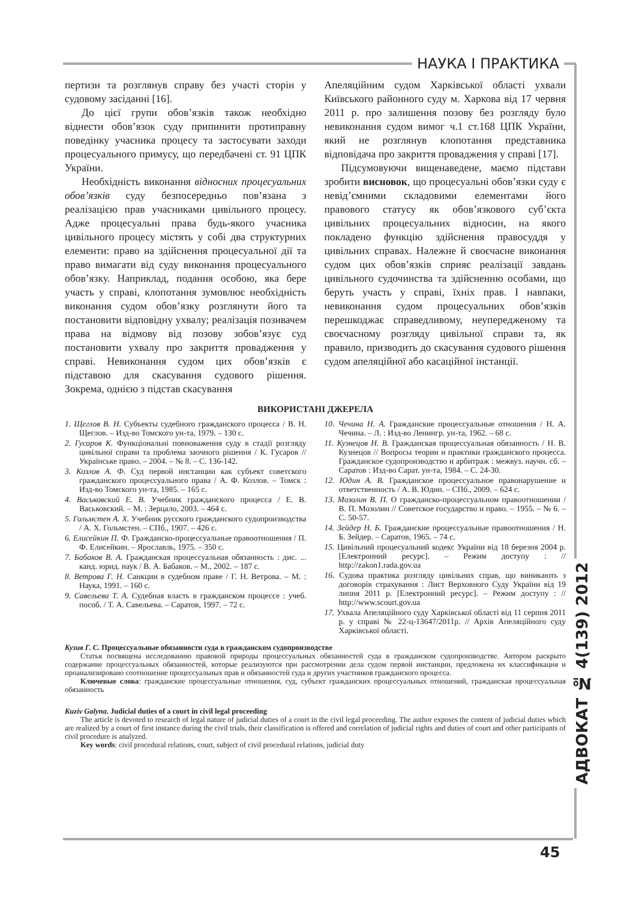НАУКА І ПРАКТИКА
пертизи та розглянув справу без участі сторін у судовому засіданні [16].
До цієї групи обов’язків також необхідно віднести обов’язок суду припинити протиправну поведінку учасника процесу та застосувати заходи процесуального примусу, що передбачені ст. 91 ЦПК України.
Необхідність виконання відносних процесуальних обов’язків суду безпосередньо пов’язана з реалізацією прав учасниками цивільного процесу. Адже процесуальні права будь-якого учасника цивільного процесу містять у собі два структурних елементи: право на здійснення процесуальної дії та право вимагати від суду виконання процесуального обов’язку. Наприклад, подання особою, яка бере участь у справі, клопотання зумовлює необхідність виконання судом обов’язку розглянути його та постановити відповідну ухвалу; реалізація позивачем права на відмову від позову зобов’язує суд постановити ухвалу про закриття провадження у справі. Невиконання судом цих обов’язків є підставою для скасування судового рішення. Зокрема, однією з підстав скасування
Апеляційним судом Харківської області ухвали Київського районного суду м. Харкова від 17 червня 2011 р. про залишення позову без розгляду було невиконання судом вимог ч.1 ст.168 ЦПК України, який не розглянув клопотання представника відповідача про закриття провадження у справі [17].
Підсумовуючи вищенаведене, маємо підстави зробити висновок, що процесуальні обов’язки суду є невід’ємними складовими елементами його правового статусу як обов’язкового суб’єкта цивільних процесуальних відносин, на якого покладено функцію здійснення правосуддя у цивільних справах. Належне й своєчасне виконання судом цих обов’язків сприяє реалізації завдань цивільного судочинства та здійсненню особами, що беруть участь у справі, їхніх прав. І навпаки, невиконання судом процесуальних обов’язків перешкоджає справедливому, неупередженому та своєчасному розгляду цивільної справи та, як правило, призводить до скасування судового рішення судом апеляційної або касаційної інстанції.
ВИКОРИСТАНІ ДЖЕРЕЛА
1. Щеглов В. Н. Субъекты судебного гражданского процесса / В. Н. Щеглов. – Изд-во Томского ун-та, 1979. – 130 с.
2. Гусаров К. Функціональні повноваження суду в стадії розгляду цивільної справи та проблема заочного рішення / К. Гусаров // Українське право. – 2004. – № 8. – С. 136-142.
3. Козлов А. Ф. Суд первой инстанции как субъект советского гражданского процессуального права / А. Ф. Козлов. – Томск : Изд-во Томского ун-та, 1985. – 165 с.
4. Васьковский Е. В. Учебник гражданского процесса / Е. В. Васьковский. – М. : Зерцало, 2003. – 464 с.
5. Гольмстен А. Х. Учебник русского гражданского судопроизводства / А. Х. Гольмстен. – СПб., 1907. – 426 с.
6. Елисейкин П. Ф. Гражданско-процессуальные правоотношения / П. Ф. Елисейкин. – Ярославль, 1975. – 350 с.
7. Бабаков В. А. Гражданская процессуальная обязанность : дис. ... канд. юрид. наук / В. А. Бабаков. – М., 2002. – 187 с.
8. Ветрова Г. Н. Санкции в судебном праве / Г. Н. Ветрова. – М. : Наука, 1991. – 160 с.
9. Савельева Т. А. Судебная власть в гражданском процессе : учеб. пособ. / Т. А. Савельева. – Саратов, 1997. – 72 с.
10. Чечина Н. А. Гражданские процессуальные отношения / Н. А. Чечина. – Л. : Изд-во Ленингр. ун-та, 1962. – 68 с.
11. Кузнецов Н. В. Гражданская процессуальная обязанность / Н. В. Кузнецов // Вопросы теории и практики гражданского процесса. Гражданское судопроизводство и арбитраж : межвуз. научн. сб. – Саратов : Изд-во Сарат. ун-та, 1984. – С. 24-30.
12. Юдин А. В. Гражданское процессуальное правонарушение и ответственность / А. В. Юдин. – СПб., 2009. – 624 с.
13. Мозолин В. П. О гражданско-процессуальном правоотношении / В. П. Мозолин // Советское государство и право. – 1955. – № 6. – С. 50-57.
14. Зейдер Н. Б. Гражданские процессуальные правоотношения / Н. Б. Зейдер. – Саратов, 1965. – 74 с.
15. Цивільний процесуальний кодекс України від 18 березня 2004 р. [Електронний ресурс]. – Режим доступу : // http://zakon1.rada.gov.ua
16. Судова практика розгляду цивільних справ, що виникають з договорів страхування : Лист Верховного Суду України від 19 липня 2011 р. [Електронний ресурс]. – Режим доступу : // http://www.scourt.gov.ua
17. Ухвала Апеляційного суду Харківської області від 11 серпня 2011 р. у справі № 22-ц-13647/2011р. // Архів Апеляційного суду Харківської області.
Кузив Г. С. Процессуальные обязанности суда в гражданском судопроизводстве
Статья посвящена исследованию правовой природы процессуальных обязанностей суда в гражданском судопроизводстве. Автором раскрыто содержание процессуальных обязанностей, которые реализуются при рассмотрении дела судом первой инстанции, предложена их классификация и проанализировано соотношение процессуальных прав и обязанностей суда и других участников гражданского процесса.
Ключевые слова: гражданские процессуальные отношения, суд, субъект гражданских процессуальных отношений, гражданская процессуальная обязанность
Kuziv Galyna. Judicial duties of a court in civil legal proceeding
The article is devoted to research of legal nature of judicial duties of a court in the civil legal proceeding. The author exposes the content of judicial duties which are realized by a court of first instance during the civil trials, their classification is offered and correlation of judicial rights and duties of court and other participants of civil procedure is analyzed.
Key words: civil procedural relations, court, subject of civil procedural relations, judicial duty
АДВОКАТ № 4(139) 2012
45